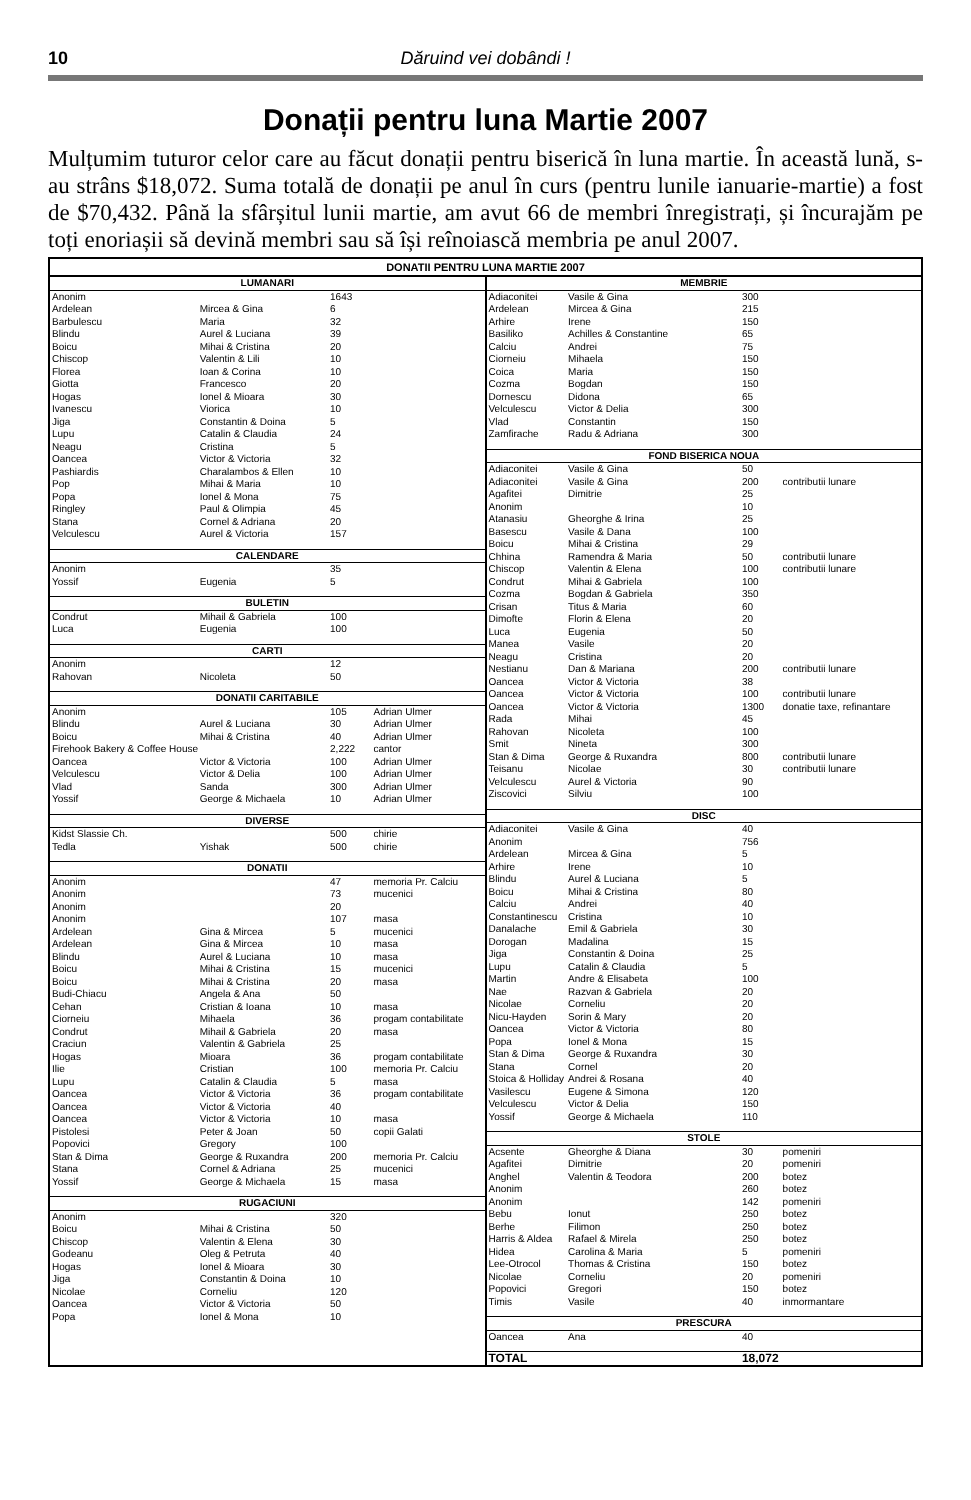10 Dăruind vei dobândi !
Donații pentru luna Martie 2007
Mulțumim tuturor celor care au făcut donații pentru biserică în luna martie. În această lună, s-au strâns $18,072. Suma totală de donații pe anul în curs (pentru lunile ianuarie-martie) a fost de $70,432. Până la sfârșitul lunii martie, am avut 66 de membri înregistrați, și încurajăm pe toți enoriașii să devină membri sau să își reînoiască membria pe anul 2007.
DONATII PENTRU LUNA MARTIE 2007
| LUMANARI | | | |
| --- | --- | --- | --- |
| Anonim | | 1643 | |
| Ardelean | Mircea & Gina | 6 | |
| Barbulescu | Maria | 32 | |
| Blindu | Aurel & Luciana | 39 | |
| Boicu | Mihai & Cristina | 20 | |
| Chiscop | Valentin & Lili | 10 | |
| Florea | Ioan & Corina | 10 | |
| Giotta | Francesco | 20 | |
| Hogas | Ionel & Mioara | 30 | |
| Ivanescu | Viorica | 10 | |
| Jiga | Constantin & Doina | 5 | |
| Lupu | Catalin & Claudia | 24 | |
| Neagu | Cristina | 5 | |
| Oancea | Victor & Victoria | 32 | |
| Pashiardis | Charalambos & Ellen | 10 | |
| Pop | Mihai & Maria | 10 | |
| Popa | Ionel & Mona | 75 | |
| Ringley | Paul & Olimpia | 45 | |
| Stana | Cornel & Adriana | 20 | |
| Velculescu | Aurel & Victoria | 157 | |
| CALENDARE | | | |
| Anonim | | 35 | |
| Yossif | Eugenia | 5 | |
| BULETIN | | | |
| Condrut | Mihail & Gabriela | 100 | |
| Luca | Eugenia | 100 | |
| CARTI | | | |
| Anonim | | 12 | |
| Rahovan | Nicoleta | 50 | |
| DONATII CARITABILE | | | |
| Anonim | | 105 | Adrian Ulmer |
| Blindu | Aurel & Luciana | 30 | Adrian Ulmer |
| Boicu | Mihai & Cristina | 40 | Adrian Ulmer |
| Firehook Bakery & Coffee House | | 2,222 | cantor |
| Oancea | Victor & Victoria | 100 | Adrian Ulmer |
| Velculescu | Victor & Delia | 100 | Adrian Ulmer |
| Vlad | Sanda | 300 | Adrian Ulmer |
| Yossif | George & Michaela | 10 | Adrian Ulmer |
| DIVERSE | | | |
| Kidst Slassie Ch. | | 500 | chirie |
| Tedla | Yishak | 500 | chirie |
| DONATII | | | |
| Anonim | | 47 | memoria Pr. Calciu |
| Anonim | | 73 | mucenici |
| Anonim | | 20 | |
| Anonim | | 107 | masa |
| Ardelean | Gina & Mircea | 5 | mucenici |
| Ardelean | Gina & Mircea | 10 | masa |
| Blindu | Aurel & Luciana | 10 | masa |
| Boicu | Mihai & Cristina | 15 | mucenici |
| Boicu | Mihai & Cristina | 20 | masa |
| Budi-Chiacu | Angela & Ana | 50 | |
| Cehan | Cristian & Ioana | 10 | masa |
| Ciorneiu | Mihaela | 36 | progam contabilitate |
| Condrut | Mihail & Gabriela | 20 | masa |
| Craciun | Valentin & Gabriela | 25 | |
| Hogas | Mioara | 36 | progam contabilitate |
| Ilie | Cristian | 100 | memoria Pr. Calciu |
| Lupu | Catalin & Claudia | 5 | masa |
| Oancea | Victor & Victoria | 36 | progam contabilitate |
| Oancea | Victor & Victoria | 40 | |
| Oancea | Victor & Victoria | 10 | masa |
| Pistolesi | Peter & Joan | 50 | copii Galati |
| Popovici | Gregory | 100 | |
| Stan & Dima | George & Ruxandra | 200 | memoria Pr. Calciu |
| Stana | Cornel & Adriana | 25 | mucenici |
| Yossif | George & Michaela | 15 | masa |
| RUGACIUNI | | | |
| Anonim | | 320 | |
| Boicu | Mihai & Cristina | 50 | |
| Chiscop | Valentin & Elena | 30 | |
| Godeanu | Oleg & Petruta | 40 | |
| Hogas | Ionel & Mioara | 30 | |
| Jiga | Constantin & Doina | 10 | |
| Nicolae | Corneliu | 120 | |
| Oancea | Victor & Victoria | 50 | |
| Popa | Ionel & Mona | 10 | |
| MEMBRIE | | | |
| --- | --- | --- | --- |
| Adiaconitei | Vasile & Gina | 300 | |
| Ardelean | Mircea & Gina | 215 | |
| Arhire | Irene | 150 | |
| Basiliko | Achilles & Constantine | 65 | |
| Calciu | Andrei | 75 | |
| Ciorneiu | Mihaela | 150 | |
| Coica | Maria | 150 | |
| Cozma | Bogdan | 150 | |
| Dornescu | Didona | 65 | |
| Velculescu | Victor & Delia | 300 | |
| Vlad | Constantin | 150 | |
| Zamfirache | Radu & Adriana | 300 | |
| FOND BISERICA NOUA | | | |
| Adiaconitei | Vasile & Gina | 50 | |
| Adiaconitei | Vasile & Gina | 200 | contributii lunare |
| Agafitei | Dimitrie | 25 | |
| Anonim | | 10 | |
| Atanasiu | Gheorghe & Irina | 25 | |
| Basescu | Vasile & Dana | 100 | |
| Boicu | Mihai & Cristina | 29 | |
| Chhina | Ramendra & Maria | 50 | contributii lunare |
| Chiscop | Valentin & Elena | 100 | contributii lunare |
| Condrut | Mihai & Gabriela | 100 | |
| Cozma | Bogdan & Gabriela | 350 | |
| Crisan | Titus & Maria | 60 | |
| Dimofte | Florin & Elena | 20 | |
| Luca | Eugenia | 50 | |
| Manea | Vasile | 20 | |
| Neagu | Cristina | 20 | |
| Nestianu | Dan & Mariana | 200 | contributii lunare |
| Oancea | Victor & Victoria | 38 | |
| Oancea | Victor & Victoria | 100 | contributii lunare |
| Oancea | Victor & Victoria | 1300 | donatie taxe, refinantare |
| Rada | Mihai | 45 | |
| Rahovan | Nicoleta | 100 | |
| Smit | Nineta | 300 | |
| Stan & Dima | George & Ruxandra | 800 | contributii lunare |
| Teisanu | Nicolae | 30 | contributii lunare |
| Velculescu | Aurel & Victoria | 90 | |
| Ziscovici | Silviu | 100 | |
| DISC | | | |
| Adiaconitei | Vasile & Gina | 40 | |
| Anonim | | 756 | |
| Ardelean | Mircea & Gina | 5 | |
| Arhire | Irene | 10 | |
| Blindu | Aurel & Luciana | 5 | |
| Boicu | Mihai & Cristina | 80 | |
| Calciu | Andrei | 40 | |
| Constantinescu | Cristina | 10 | |
| Danalache | Emil & Gabriela | 30 | |
| Dorogan | Madalina | 15 | |
| Jiga | Constantin & Doina | 25 | |
| Lupu | Catalin & Claudia | 5 | |
| Martin | Andre & Elisabeta | 100 | |
| Nae | Razvan & Gabriela | 20 | |
| Nicolae | Corneliu | 20 | |
| Nicu-Hayden | Sorin & Mary | 20 | |
| Oancea | Victor & Victoria | 80 | |
| Popa | Ionel & Mona | 15 | |
| Stan & Dima | George & Ruxandra | 30 | |
| Stana | Cornel | 20 | |
| Stoica & Holliday | Andrei & Rosana | 40 | |
| Vasilescu | Eugene & Simona | 120 | |
| Velculescu | Victor & Delia | 150 | |
| Yossif | George & Michaela | 110 | |
| STOLE | | | |
| Acsente | Gheorghe & Diana | 30 | pomeniri |
| Agafitei | Dimitrie | 20 | pomeniri |
| Anghel | Valentin & Teodora | 200 | botez |
| Anonim | | 260 | botez |
| Anonim | | 142 | pomeniri |
| Bebu | Ionut | 250 | botez |
| Berhe | Filimon | 250 | botez |
| Harris & Aldea | Rafael & Mirela | 250 | botez |
| Hidea | Carolina & Maria | 5 | pomeniri |
| Lee-Otrocol | Thomas & Cristina | 150 | botez |
| Nicolae | Corneliu | 20 | pomeniri |
| Popovici | Gregori | 150 | botez |
| Timis | Vasile | 40 | inmormantare |
| PRESCURA | | | |
| Oancea | Ana | 40 | |
| TOTAL | | 18,072 | |